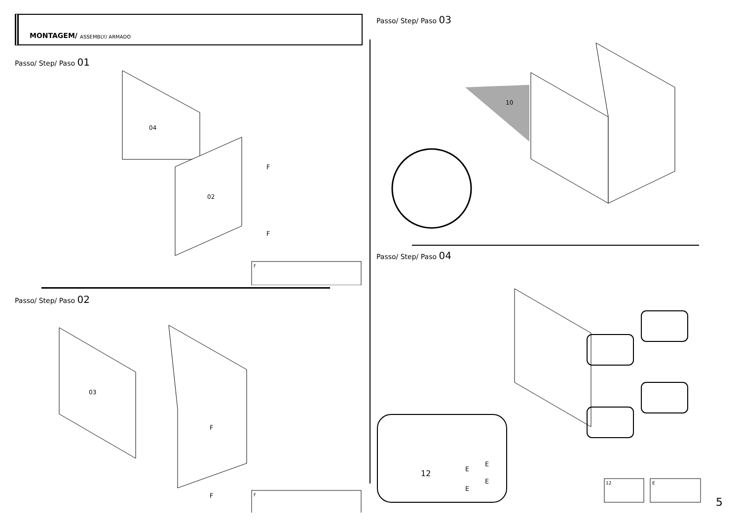MONTAGEM/ ASSEMBLY/ ARMADO
Passo/ Step/ Paso 01
04
02
F
F
F
Passo/ Step/ Paso 02
03
F
F
F
Passo/ Step/ Paso 03
10
Passo/ Step/ Paso 04
12
E
E
E
E
12
E
5